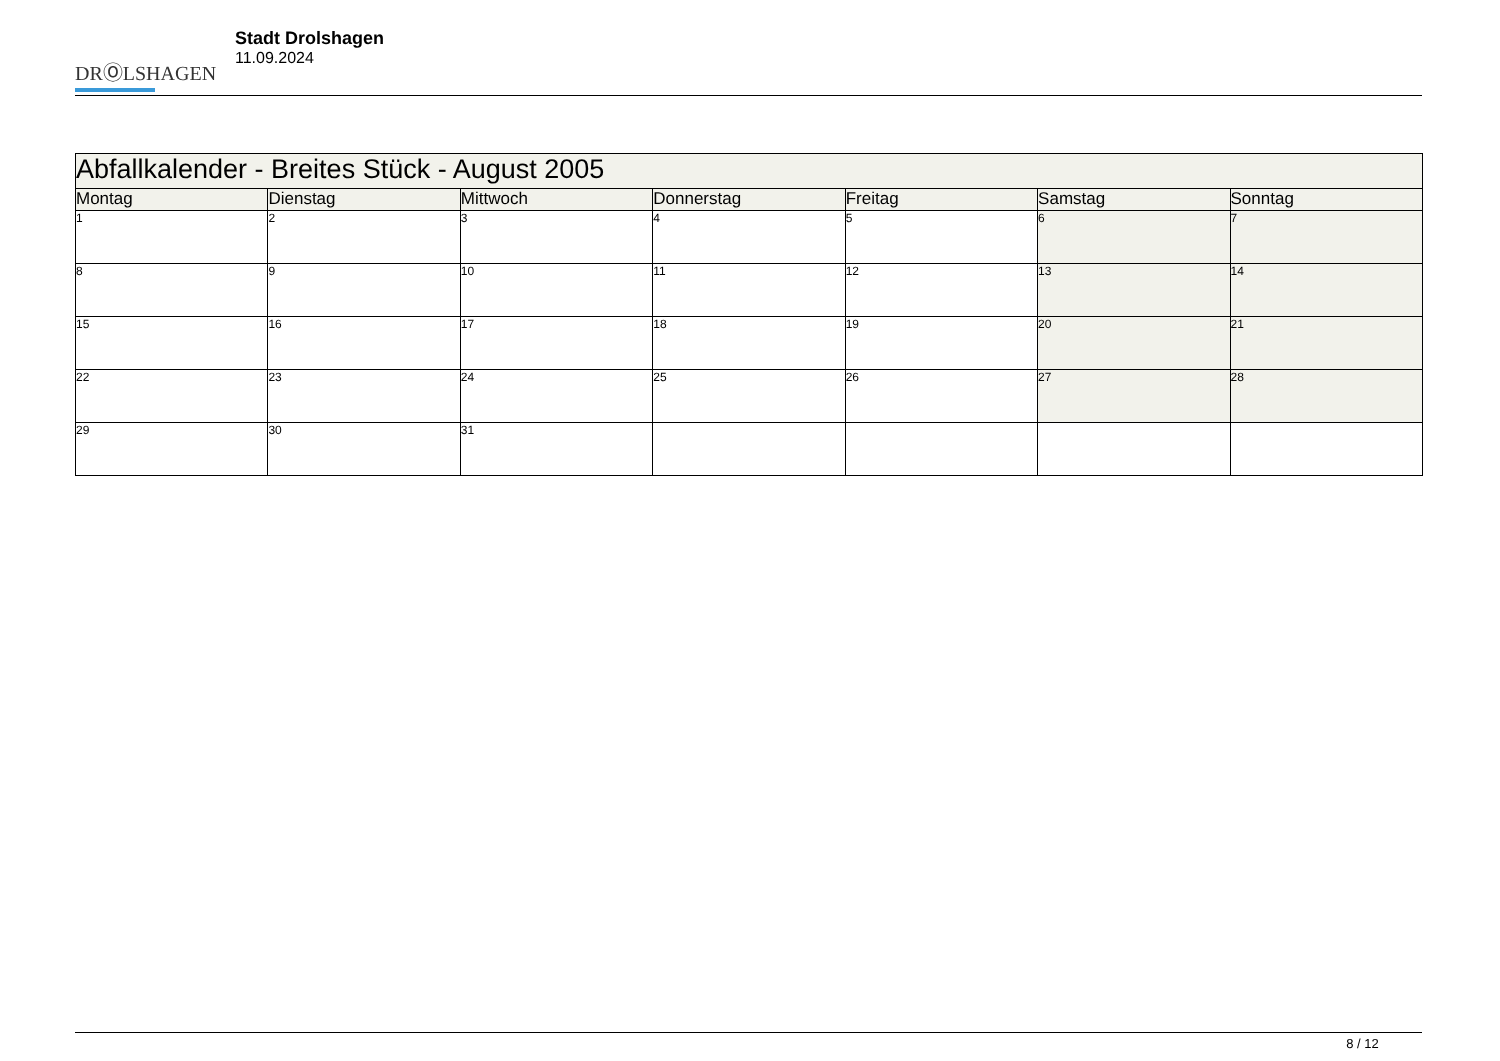DRⓄLSHAGEN
Stadt Drolshagen
11.09.2024
| Abfallkalender - Breites Stück - August 2005 | | | | | | |
| --- | --- | --- | --- | --- | --- | --- |
| Montag | Dienstag | Mittwoch | Donnerstag | Freitag | Samstag | Sonntag |
| 1 | 2 | 3 | 4 | 5 | 6 | 7 |
| 8 | 9 | 10 | 11 | 12 | 13 | 14 |
| 15 | 16 | 17 | 18 | 19 | 20 | 21 |
| 22 | 23 | 24 | 25 | 26 | 27 | 28 |
| 29 | 30 | 31 | | | | |
8 / 12